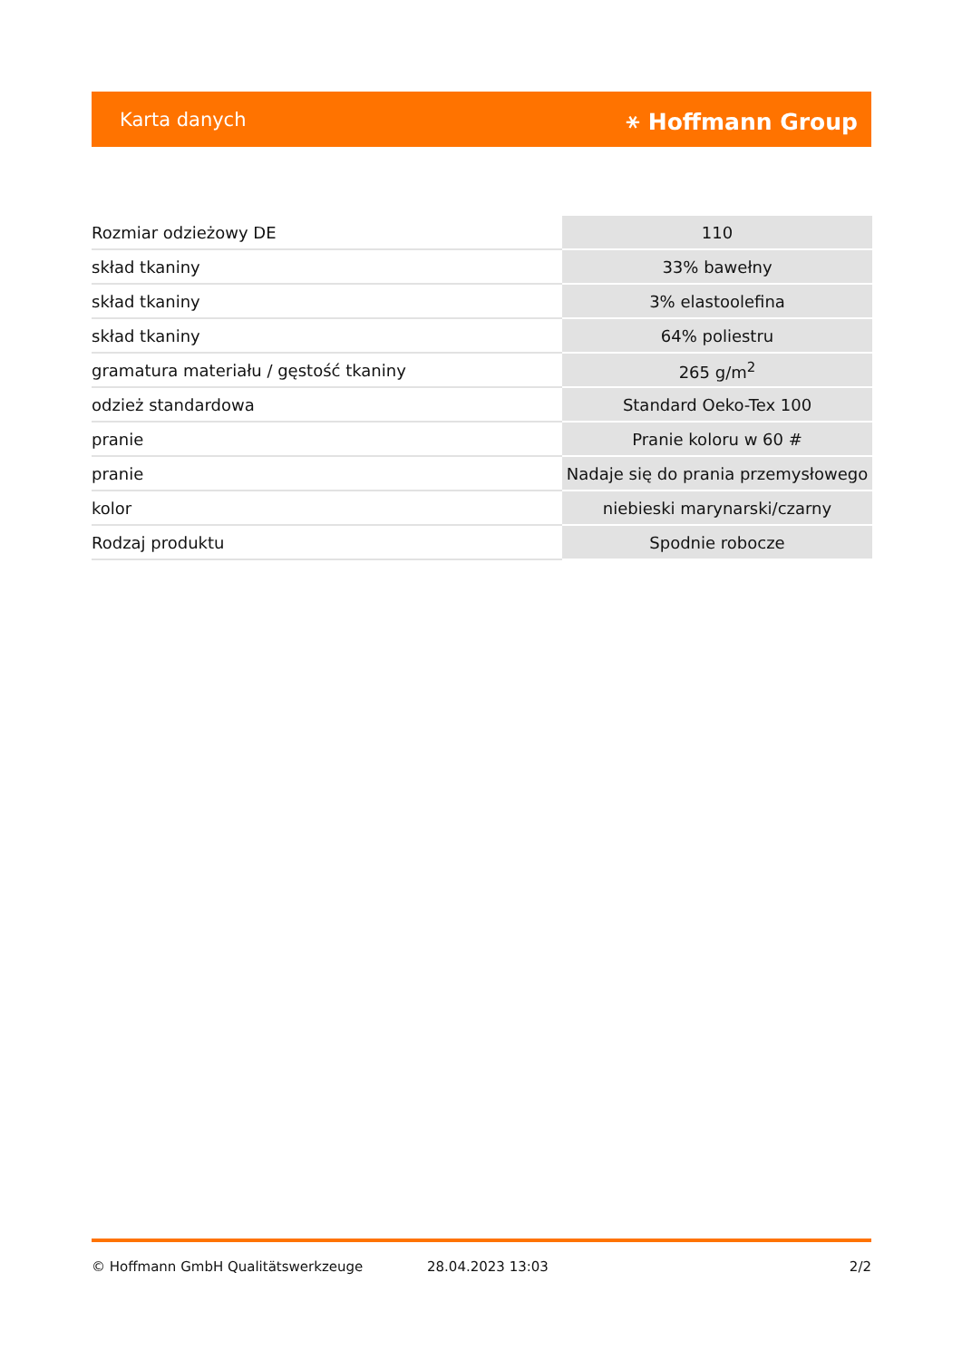Karta danych ⚹ Hoffmann Group
| Rozmiar odzieżowy DE | 110 |
| skład tkaniny | 33% bawełny |
| skład tkaniny | 3% elastoolefina |
| skład tkaniny | 64% poliestru |
| gramatura materiału / gęstość tkaniny | 265 g/m<sup>2</sup> |
| odzież standardowa | Standard Oeko-Tex 100 |
| pranie | Pranie koloru w 60 # |
| pranie | Nadaje się do prania przemysłowego |
| kolor | niebieski marynarski/czarny |
| Rodzaj produktu | Spodnie robocze |
© Hoffmann GmbH Qualitätswerkzeuge 28.04.2023 13:03 2/2